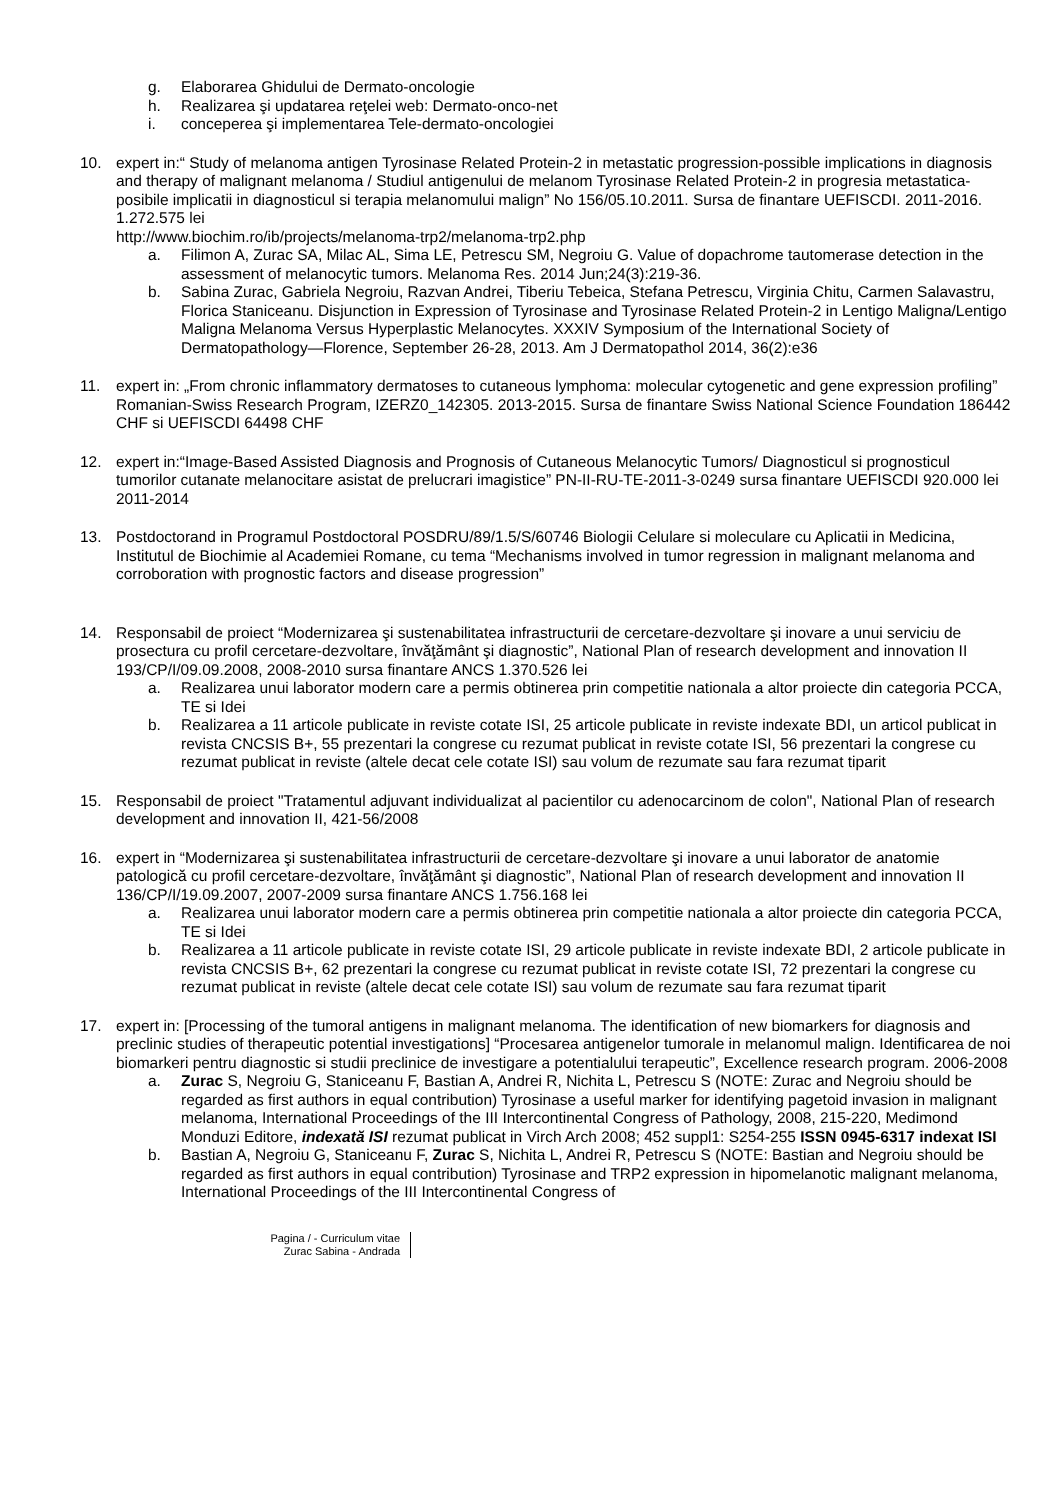g. Elaborarea Ghidului de Dermato-oncologie
h. Realizarea şi updatarea reţelei web: Dermato-onco-net
i. conceperea şi implementarea Tele-dermato-oncologiei
10. expert in:“ Study of melanoma antigen Tyrosinase Related Protein-2 in metastatic progression-possible implications in diagnosis and therapy of malignant melanoma / Studiul antigenului de melanom Tyrosinase Related Protein-2 in progresia metastatica-posibile implicatii in diagnosticul si terapia melanomului malign” No 156/05.10.2011. Sursa de finantare UEFISCDI. 2011-2016. 1.272.575 lei
http://www.biochim.ro/ib/projects/melanoma-trp2/melanoma-trp2.php
a. Filimon A, Zurac SA, Milac AL, Sima LE, Petrescu SM, Negroiu G. Value of dopachrome tautomerase detection in the assessment of melanocytic tumors. Melanoma Res. 2014 Jun;24(3):219-36.
b. Sabina Zurac, Gabriela Negroiu, Razvan Andrei, Tiberiu Tebeica, Stefana Petrescu, Virginia Chitu, Carmen Salavastru, Florica Staniceanu. Disjunction in Expression of Tyrosinase and Tyrosinase Related Protein-2 in Lentigo Maligna/Lentigo Maligna Melanoma Versus Hyperplastic Melanocytes. XXXIV Symposium of the International Society of Dermatopathology—Florence, September 26-28, 2013. Am J Dermatopathol 2014, 36(2):e36
11. expert in: „From chronic inflammatory dermatoses to cutaneous lymphoma: molecular cytogenetic and gene expression profiling” Romanian-Swiss Research Program, IZERZ0_142305. 2013-2015. Sursa de finantare Swiss National Science Foundation 186442 CHF si UEFISCDI 64498 CHF
12. expert in:“Image-Based Assisted Diagnosis and Prognosis of Cutaneous Melanocytic Tumors/ Diagnosticul si prognosticul tumorilor cutanate melanocitare asistat de prelucrari imagistice” PN-II-RU-TE-2011-3-0249 sursa finantare UEFISCDI 920.000 lei 2011-2014
13. Postdoctorand in Programul Postdoctoral POSDRU/89/1.5/S/60746 Biologii Celulare si moleculare cu Aplicatii in Medicina, Institutul de Biochimie al Academiei Romane, cu tema “Mechanisms involved in tumor regression in malignant melanoma and corroboration with prognostic factors and disease progression”
14. Responsabil de proiect “Modernizarea şi sustenabilitatea infrastructurii de cercetare-dezvoltare şi inovare a unui serviciu de prosectura cu profil cercetare-dezvoltare, învăţământ şi diagnostic”, National Plan of research development and innovation II 193/CP/I/09.09.2008, 2008-2010 sursa finantare ANCS 1.370.526 lei
a. Realizarea unui laborator modern care a permis obtinerea prin competitie nationala a altor proiecte din categoria PCCA, TE si Idei
b. Realizarea a 11 articole publicate in reviste cotate ISI, 25 articole publicate in reviste indexate BDI, un articol publicat in revista CNCSIS B+, 55 prezentari la congrese cu rezumat publicat in reviste cotate ISI, 56 prezentari la congrese cu rezumat publicat in reviste (altele decat cele cotate ISI) sau volum de rezumate sau fara rezumat tiparit
15. Responsabil de proiect "Tratamentul adjuvant individualizat al pacientilor cu adenocarcinom de colon", National Plan of research development and innovation II, 421-56/2008
16. expert in “Modernizarea şi sustenabilitatea infrastructurii de cercetare-dezvoltare şi inovare a unui laborator de anatomie patologică cu profil cercetare-dezvoltare, învăţământ şi diagnostic”, National Plan of research development and innovation II 136/CP/I/19.09.2007, 2007-2009 sursa finantare ANCS 1.756.168 lei
a. Realizarea unui laborator modern care a permis obtinerea prin competitie nationala a altor proiecte din categoria PCCA, TE si Idei
b. Realizarea a 11 articole publicate in reviste cotate ISI, 29 articole publicate in reviste indexate BDI, 2 articole publicate in revista CNCSIS B+, 62 prezentari la congrese cu rezumat publicat in reviste cotate ISI, 72 prezentari la congrese cu rezumat publicat in reviste (altele decat cele cotate ISI) sau volum de rezumate sau fara rezumat tiparit
17. expert in: [Processing of the tumoral antigens in malignant melanoma. The identification of new biomarkers for diagnosis and preclinic studies of therapeutic potential investigations] “Procesarea antigenelor tumorale in melanomul malign. Identificarea de noi biomarkeri pentru diagnostic si studii preclinice de investigare a potentialului terapeutic”, Excellence research program. 2006-2008
a. Zurac S, Negroiu G, Staniceanu F, Bastian A, Andrei R, Nichita L, Petrescu S (NOTE: Zurac and Negroiu should be regarded as first authors in equal contribution) Tyrosinase a useful marker for identifying pagetoid invasion in malignant melanoma, International Proceedings of the III Intercontinental Congress of Pathology, 2008, 215-220, Medimond Monduzi Editore, indexată ISI rezumat publicat in Virch Arch 2008; 452 suppl1: S254-255 ISSN 0945-6317 indexat ISI
b. Bastian A, Negroiu G, Staniceanu F, Zurac S, Nichita L, Andrei R, Petrescu S (NOTE: Bastian and Negroiu should be regarded as first authors in equal contribution) Tyrosinase and TRP2 expression in hipomelanotic malignant melanoma, International Proceedings of the III Intercontinental Congress of
Pagina / - Curriculum vitae
Zurac Sabina - Andrada